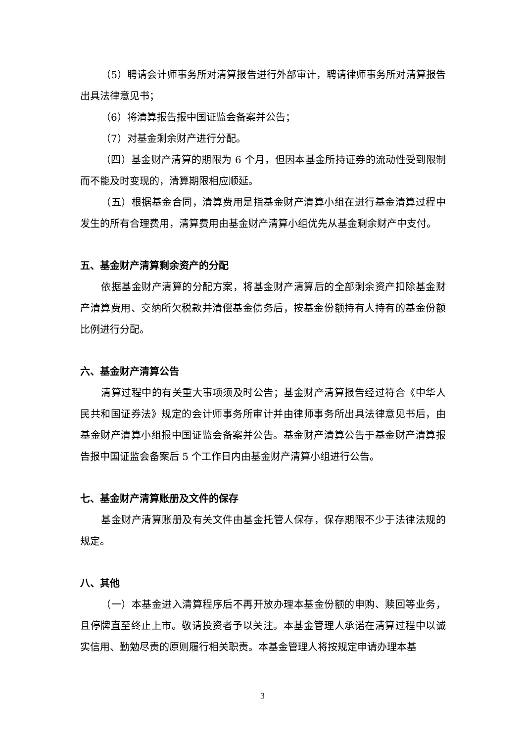（5）聘请会计师事务所对清算报告进行外部审计，聘请律师事务所对清算报告出具法律意见书；
（6）将清算报告报中国证监会备案并公告；
（7）对基金剩余财产进行分配。
（四）基金财产清算的期限为 6 个月，但因本基金所持证券的流动性受到限制而不能及时变现的，清算期限相应顺延。
（五）根据基金合同，清算费用是指基金财产清算小组在进行基金清算过程中发生的所有合理费用，清算费用由基金财产清算小组优先从基金剩余财产中支付。
五、基金财产清算剩余资产的分配
依据基金财产清算的分配方案，将基金财产清算后的全部剩余资产扣除基金财产清算费用、交纳所欠税款并清偿基金债务后，按基金份额持有人持有的基金份额比例进行分配。
六、基金财产清算公告
清算过程中的有关重大事项须及时公告；基金财产清算报告经过符合《中华人民共和国证券法》规定的会计师事务所审计并由律师事务所出具法律意见书后，由基金财产清算小组报中国证监会备案并公告。基金财产清算公告于基金财产清算报告报中国证监会备案后 5 个工作日内由基金财产清算小组进行公告。
七、基金财产清算账册及文件的保存
基金财产清算账册及有关文件由基金托管人保存，保存期限不少于法律法规的规定。
八、其他
（一）本基金进入清算程序后不再开放办理本基金份额的申购、赎回等业务，且停牌直至终止上市。敬请投资者予以关注。本基金管理人承诺在清算过程中以诚实信用、勤勉尽责的原则履行相关职责。本基金管理人将按规定申请办理本基
3